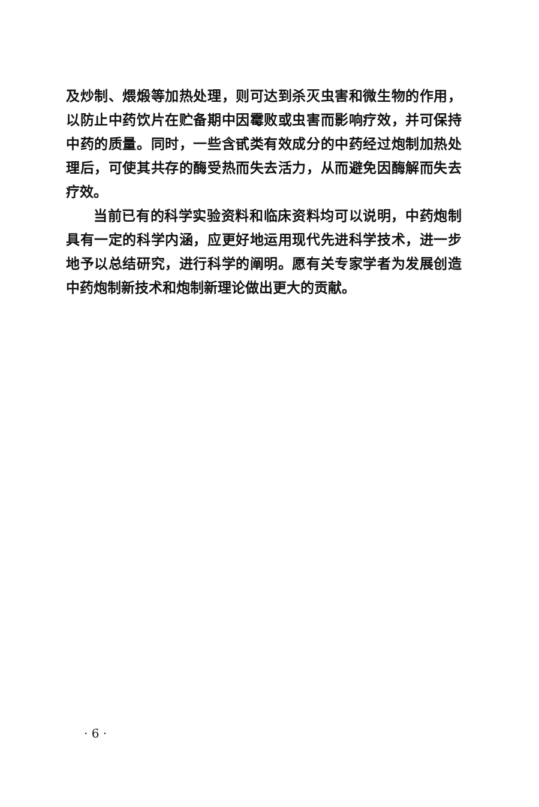及炒制、煨煅等加热处理，则可达到杀灭虫害和微生物的作用，以防止中药饮片在贮备期中因霉败或虫害而影响疗效，并可保持中药的质量。同时，一些含甙类有效成分的中药经过炮制加热处理后，可使其共存的酶受热而失去活力，从而避免因酶解而失去疗效。
当前已有的科学实验资料和临床资料均可以说明，中药炮制具有一定的科学内涵，应更好地运用现代先进科学技术，进一步地予以总结研究，进行科学的阐明。愿有关专家学者为发展创造中药炮制新技术和炮制新理论做出更大的贡献。
· 6 ·